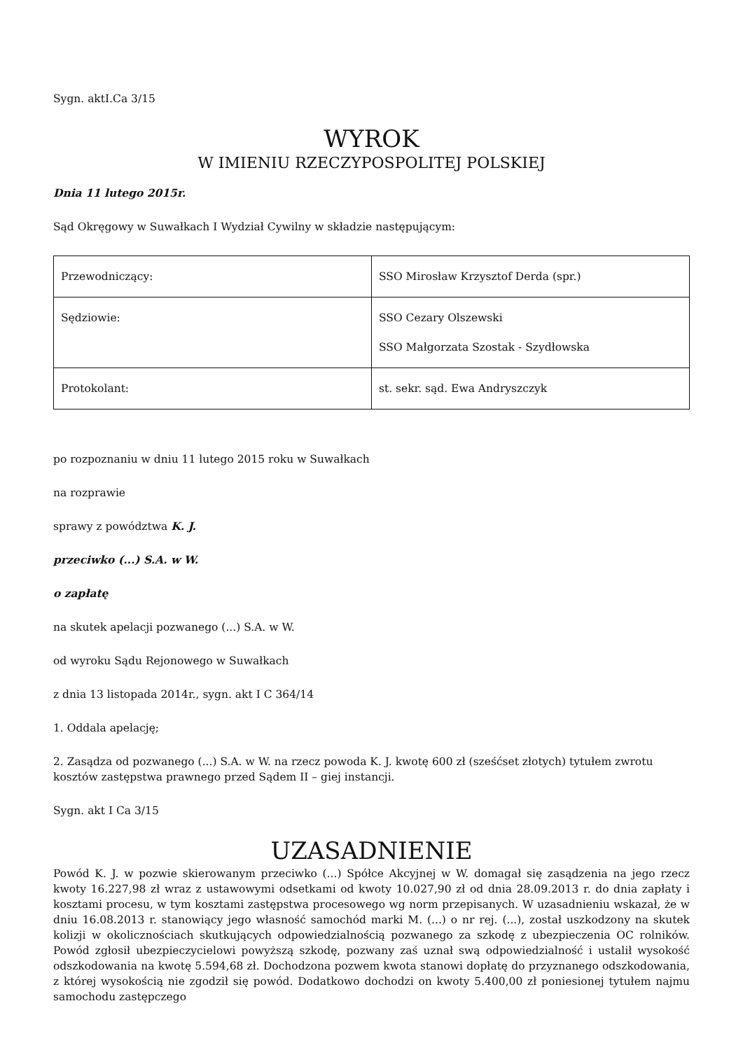Sygn. aktI.Ca 3/15
WYROK
W IMIENIU RZECZYPOSPOLITEJ POLSKIEJ
Dnia 11 lutego 2015r.
Sąd Okręgowy w Suwałkach I Wydział Cywilny w składzie następującym:
| Przewodniczący: | SSO Mirosław Krzysztof Derda (spr.) |
| Sędziowie: | SSO Cezary Olszewski SSO Małgorzata Szostak - Szydłowska |
| Protokolant: | st. sekr. sąd. Ewa Andryszczyk |
po rozpoznaniu w dniu 11 lutego 2015 roku w Suwałkach
na rozprawie
sprawy z powództwa K. J.
przeciwko (...) S.A. w W.
o zapłatę
na skutek apelacji pozwanego (...) S.A. w W.
od wyroku Sądu Rejonowego w Suwałkach
z dnia 13 listopada 2014r., sygn. akt I C 364/14
1. Oddala apelację;
2. Zasądza od pozwanego (...) S.A. w W. na rzecz powoda K. J. kwotę 600 zł (sześćset złotych) tytułem zwrotu kosztów zastępstwa prawnego przed Sądem II – giej instancji.
Sygn. akt I Ca 3/15
UZASADNIENIE
Powód K. J. w pozwie skierowanym przeciwko (...) Spółce Akcyjnej w W. domagał się zasądzenia na jego rzecz kwoty 16.227,98 zł wraz z ustawowymi odsetkami od kwoty 10.027,90 zł od dnia 28.09.2013 r. do dnia zapłaty i kosztami procesu, w tym kosztami zastępstwa procesowego wg norm przepisanych. W uzasadnieniu wskazał, że w dniu 16.08.2013 r. stanowiący jego własność samochód marki M. (...) o nr rej. (...), został uszkodzony na skutek kolizji w okolicznościach skutkujących odpowiedzialnością pozwanego za szkodę z ubezpieczenia OC rolników. Powód zgłosił ubezpieczycielowi powyższą szkodę, pozwany zaś uznał swą odpowiedzialność i ustalił wysokość odszkodowania na kwotę 5.594,68 zł. Dochodzona pozwem kwota stanowi dopłatę do przyznanego odszkodowania, z której wysokością nie zgodził się powód. Dodatkowo dochodzi on kwoty 5.400,00 zł poniesionej tytułem najmu samochodu zastępczego